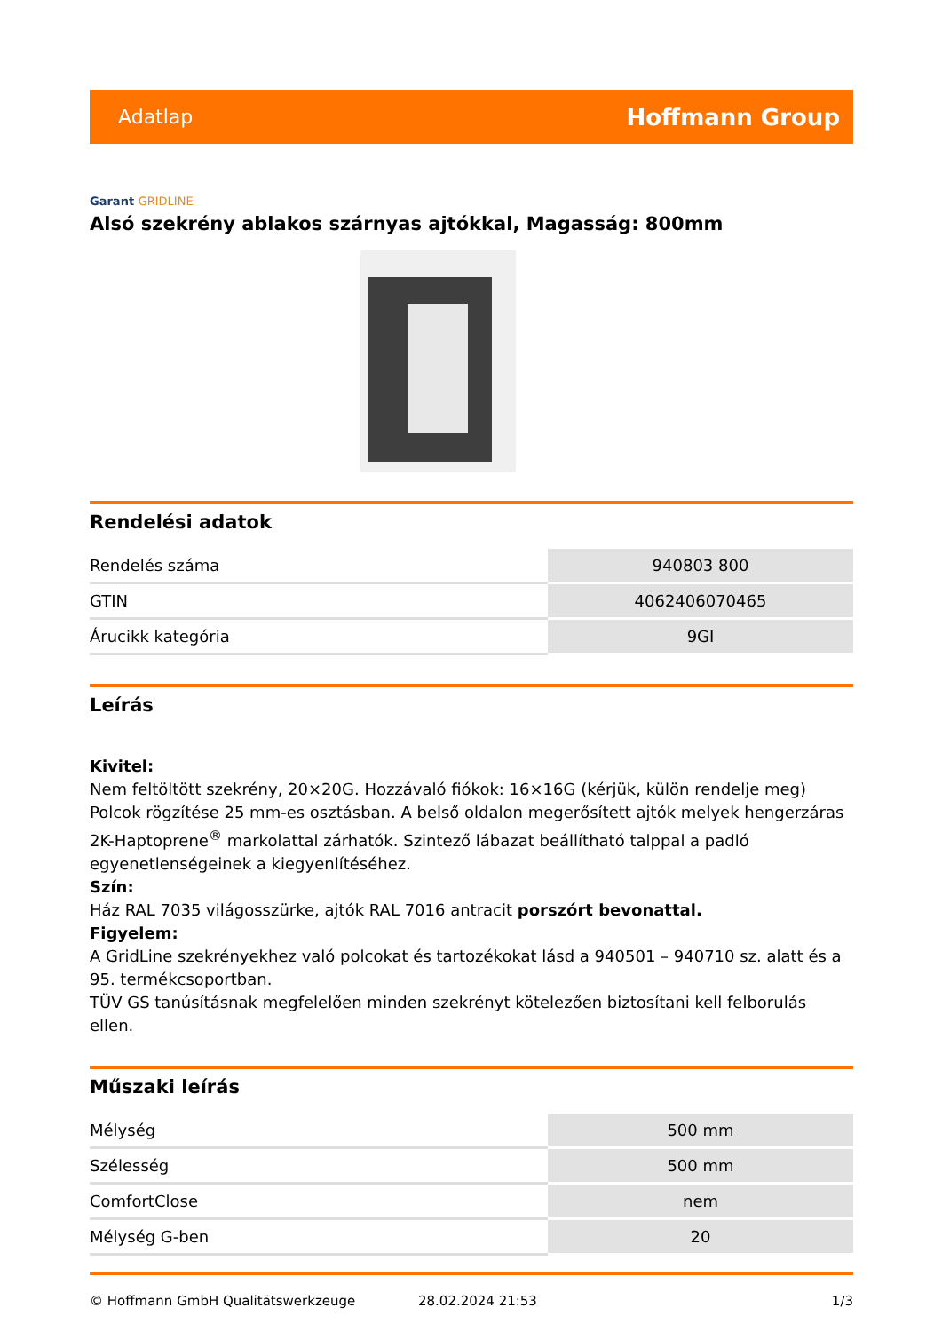Adatlap Hoffmann Group
Garant GRIDLINE
Alsó szekrény ablakos szárnyas ajtókkal, Magasság: 800mm
Rendelési adatok
| Rendelés száma | 940803 800 |
| GTIN | 4062406070465 |
| Árucikk kategória | 9GI |
Leírás
Kivitel:
Nem feltöltött szekrény, 20×20G. Hozzávaló fiókok: 16×16G (kérjük, külön rendelje meg) Polcok rögzítése 25 mm-es osztásban. A belső oldalon megerősített ajtók melyek hengerzáras 2K-Haptoprene<sup>®</sup> markolattal zárhatók. Szintező lábazat beállítható talppal a padló egyenetlenségeinek a kiegyenlítéséhez.
Szín:
Ház RAL 7035 világosszürke, ajtók RAL 7016 antracit porszórt bevonattal.
Figyelem:
A GridLine szekrényekhez való polcokat és tartozékokat lásd a 940501 – 940710 sz. alatt és a 95. termékcsoportban.
TÜV GS tanúsításnak megfelelően minden szekrényt kötelezően biztosítani kell felborulás ellen.
Műszaki leírás
| Mélység | 500 mm |
| Szélesség | 500 mm |
| ComfortClose | nem |
| Mélység G-ben | 20 |
© Hoffmann GmbH Qualitätswerkzeuge 28.02.2024 21:53 1/3